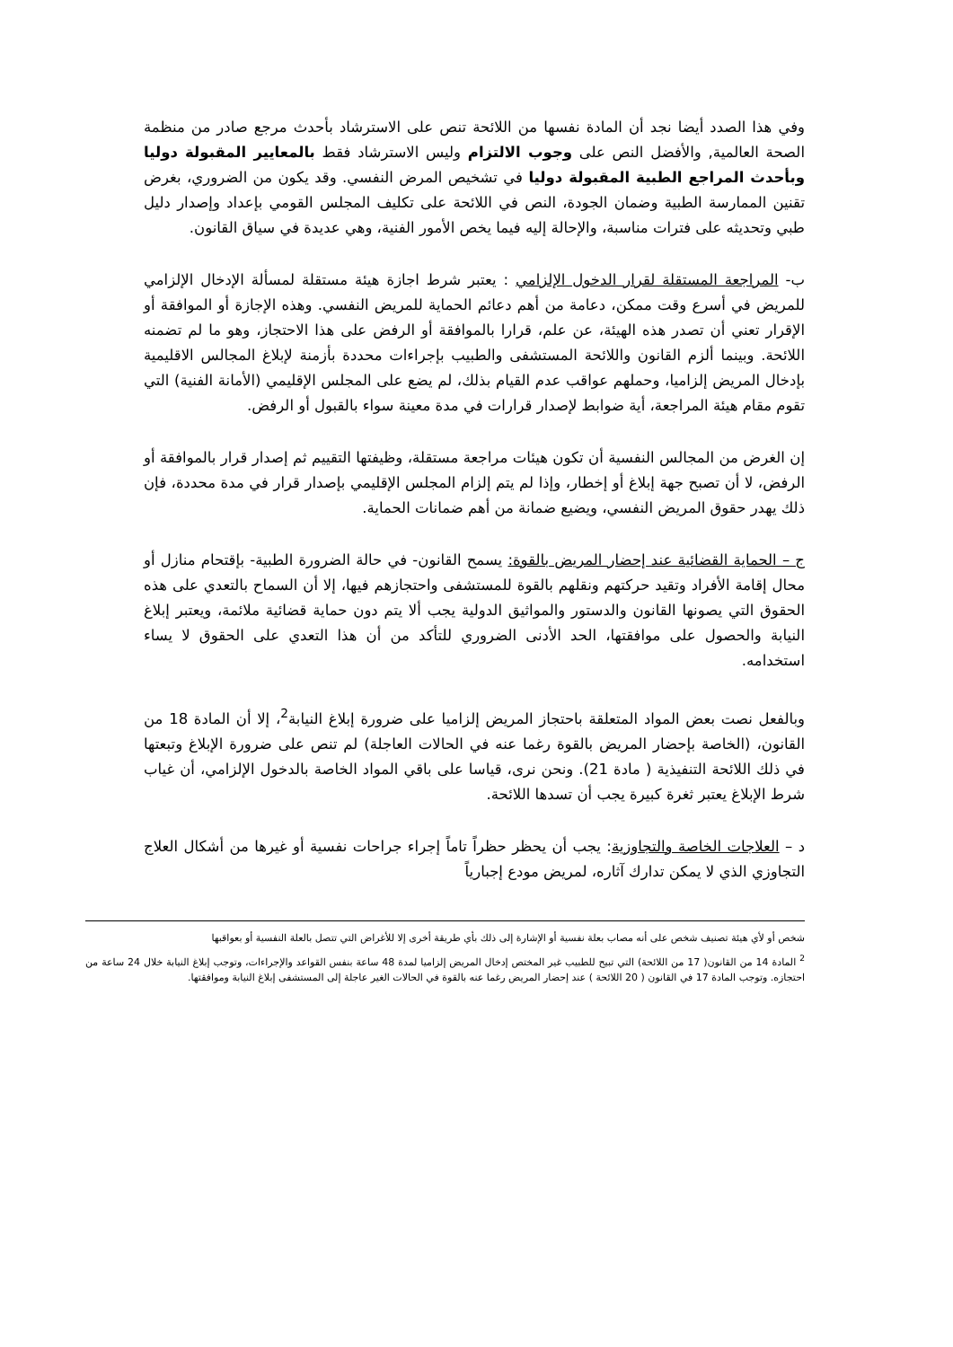وفي هذا الصدد أيضا نجد أن المادة نفسها من اللائحة تنص على الاسترشاد بأحدث مرجع صادر من منظمة الصحة العالمية, والأفضل النص على وجوب الالتزام وليس الاسترشاد فقط بالمعايير المقبولة دوليا وبأحدث المراجع الطبية المقبولة دوليا في تشخيص المرض النفسي. وقد يكون من الضروري، بغرض تقنين الممارسة الطبية وضمان الجودة، النص في اللائحة على تكليف المجلس القومي بإعداد وإصدار دليل طبي وتحديثه على فترات مناسبة، والإحالة إليه فيما يخص الأمور الفنية، وهي عديدة في سياق القانون.
ب- المراجعة المستقلة لقرار الدخول الإلزامي : يعتبر شرط اجازة هيئة مستقلة لمسألة الإدخال الإلزامي للمريض في أسرع وقت ممكن، دعامة من أهم دعائم الحماية للمريض النفسي. وهذه الإجازة أو الموافقة أو الإقرار تعني أن تصدر هذه الهيئة، عن علم، قرارا بالموافقة أو الرفض على هذا الاحتجاز، وهو ما لم تضمنه اللائحة. وبينما ألزم القانون واللائحة المستشفى والطبيب بإجراءات محددة بأزمنة لإبلاغ المجالس الاقليمية بإدخال المريض إلزاميا، وحملهم عواقب عدم القيام بذلك، لم يضع على المجلس الإقليمي (الأمانة الفنية) التي تقوم مقام هيئة المراجعة، أية ضوابط لإصدار قرارات في مدة معينة سواء بالقبول أو الرفض.
إن الغرض من المجالس النفسية أن تكون هيئات مراجعة مستقلة، وظيفتها التقييم ثم إصدار قرار بالموافقة أو الرفض، لا أن تصبح جهة إبلاغ أو إخطار، وإذا لم يتم إلزام المجلس الإقليمي بإصدار قرار في مدة محددة، فإن ذلك يهدر حقوق المريض النفسي، ويضيع ضمانة من أهم ضمانات الحماية.
ج – الحماية القضائية عند إحضار المريض بالقوة: يسمح القانون- في حالة الضرورة الطبية- بإقتحام منازل أو محال إقامة الأفراد وتقيد حركتهم ونقلهم بالقوة للمستشفى واحتجازهم فيها، إلا أن السماح بالتعدي على هذه الحقوق التي يصونها القانون والدستور والمواثيق الدولية يجب ألا يتم دون حماية قضائية ملائمة، ويعتبر إبلاغ النيابة والحصول على موافقتها، الحد الأدنى الضروري للتأكد من أن هذا التعدي على الحقوق لا يساء استخدامه.
وبالفعل نصت بعض المواد المتعلقة باحتجاز المريض إلزاميا على ضرورة إبلاغ النيابة<sup>2</sup>، إلا أن المادة 18 من القانون، (الخاصة بإحضار المريض بالقوة رغما عنه في الحالات العاجلة) لم تنص على ضرورة الإبلاغ وتبعتها في ذلك اللائحة التنفيذية ( مادة 21). ونحن نرى، قياسا على باقي المواد الخاصة بالدخول الإلزامي، أن غياب شرط الإبلاغ يعتبر ثغرة كبيرة يجب أن تسدها اللائحة.
د – العلاجات الخاصة والتجاوزية: يجب أن يحظر حظراً تاماً إجراء جراحات نفسية أو غيرها من أشكال العلاج التجاوزي الذي لا يمكن تدارك آثاره، لمريض مودع إجبارياً
شخص أو لأي هيئة تصنيف شخص على أنه مصاب بعلة نفسية أو الإشارة إلى ذلك بأي طريقة أخرى إلا للأغراض التي تتصل بالعلة النفسية أو بعواقبها
<sup>2</sup> المادة 14 من القانون( 17 من اللائحة) التي تبيح للطبيب غير المختص إدخال المريض إلزاميا لمدة 48 ساعة بنفس القواعد والإجراءات، وتوجب إبلاغ النيابة خلال 24 ساعة من احتجازه. وتوجب المادة 17 في القانون ( 20 اللائحة ) عند إحضار المريض رغما عنه بالقوة في الحالات الغير عاجلة إلى المستشفى إبلاغ النيابة وموافقتها.